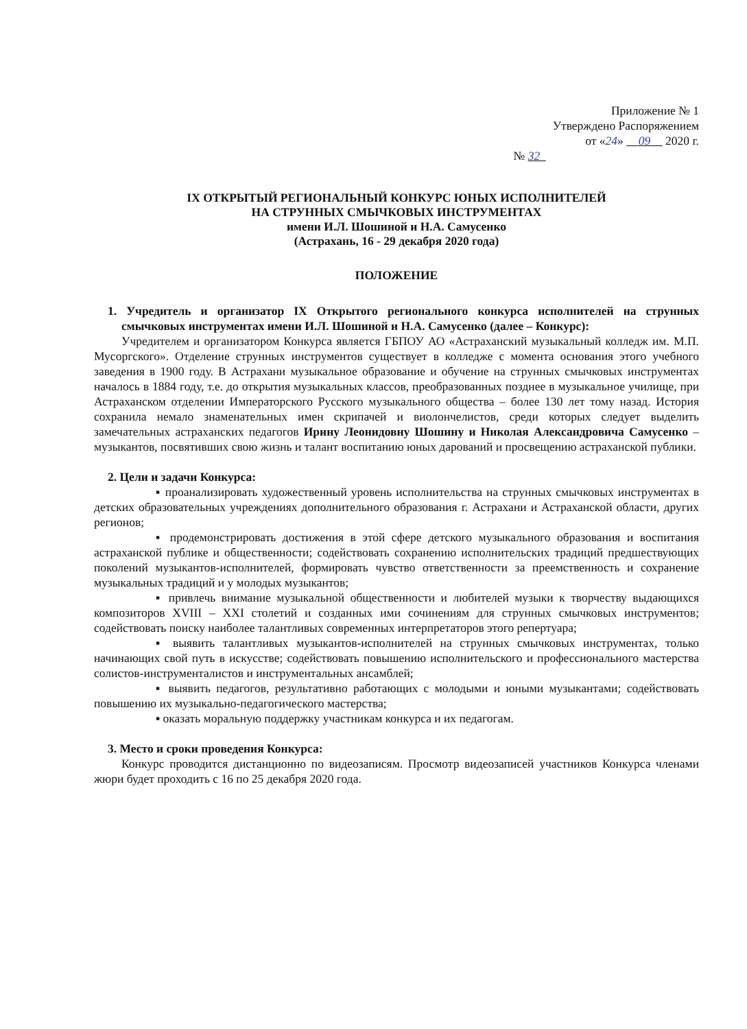Приложение № 1
Утверждено Распоряжением
от «24» 09 2020 г.
№ 32
IX ОТКРЫТЫЙ РЕГИОНАЛЬНЫЙ КОНКУРС ЮНЫХ ИСПОЛНИТЕЛЕЙ
НА СТРУННЫХ СМЫЧКОВЫХ ИНСТРУМЕНТАХ
имени И.Л. Шошиной и Н.А. Самусенко
(Астрахань, 16 - 29 декабря 2020 года)
ПОЛОЖЕНИЕ
1. Учредитель и организатор IX Открытого регионального конкурса исполнителей на струнных смычковых инструментах имени И.Л. Шошиной и Н.А. Самусенко (далее – Конкурс):
Учредителем и организатором Конкурса является ГБПОУ АО «Астраханский музыкальный колледж им. М.П. Мусоргского». Отделение струнных инструментов существует в колледже с момента основания этого учебного заведения в 1900 году. В Астрахани музыкальное образование и обучение на струнных смычковых инструментах началось в 1884 году, т.е. до открытия музыкальных классов, преобразованных позднее в музыкальное училище, при Астраханском отделении Императорского Русского музыкального общества – более 130 лет тому назад. История сохранила немало знаменательных имен скрипачей и виолончелистов, среди которых следует выделить замечательных астраханских педагогов Ирину Леонидовну Шошину и Николая Александровича Самусенко – музыкантов, посвятивших свою жизнь и талант воспитанию юных дарований и просвещению астраханской публики.
2. Цели и задачи Конкурса:
▪ проанализировать художественный уровень исполнительства на струнных смычковых инструментах в детских образовательных учреждениях дополнительного образования г. Астрахани и Астраханской области, других регионов;
▪ продемонстрировать достижения в этой сфере детского музыкального образования и воспитания астраханской публике и общественности; содействовать сохранению исполнительских традиций предшествующих поколений музыкантов-исполнителей, формировать чувство ответственности за преемственность и сохранение музыкальных традиций и у молодых музыкантов;
▪ привлечь внимание музыкальной общественности и любителей музыки к творчеству выдающихся композиторов XVIII – XXI столетий и созданных ими сочинениям для струнных смычковых инструментов; содействовать поиску наиболее талантливых современных интерпретаторов этого репертуара;
▪ выявить талантливых музыкантов-исполнителей на струнных смычковых инструментах, только начинающих свой путь в искусстве; содействовать повышению исполнительского и профессионального мастерства солистов-инструменталистов и инструментальных ансамблей;
▪ выявить педагогов, результативно работающих с молодыми и юными музыкантами; содействовать повышению их музыкально-педагогического мастерства;
▪ оказать моральную поддержку участникам конкурса и их педагогам.
3. Место и сроки проведения Конкурса:
Конкурс проводится дистанционно по видеозаписям. Просмотр видеозаписей участников Конкурса членами жюри будет проходить с 16 по 25 декабря 2020 года.